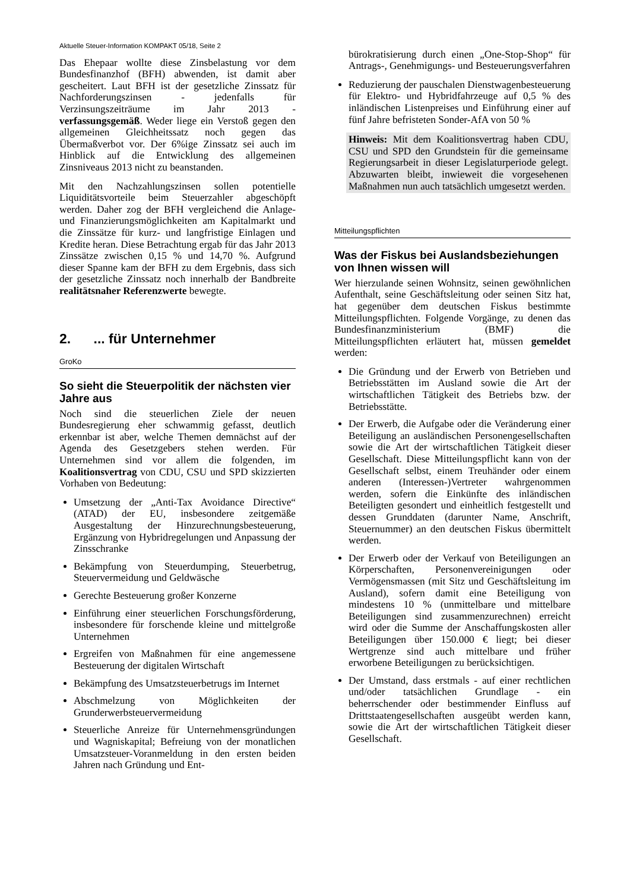Aktuelle Steuer-Information KOMPAKT 05/18, Seite 2
Das Ehepaar wollte diese Zinsbelastung vor dem Bundesfinanzhof (BFH) abwenden, ist damit aber gescheitert. Laut BFH ist der gesetzliche Zinssatz für Nachforderungszinsen - jedenfalls für Verzinsungszeiträume im Jahr 2013 - verfassungsgemäß. Weder liege ein Verstoß gegen den allgemeinen Gleichheitssatz noch gegen das Übermaßverbot vor. Der 6%ige Zinssatz sei auch im Hinblick auf die Entwicklung des allgemeinen Zinsniveaus 2013 nicht zu beanstanden.
Mit den Nachzahlungszinsen sollen potentielle Liquiditätsvorteile beim Steuerzahler abgeschöpft werden. Daher zog der BFH vergleichend die Anlage- und Finanzierungsmöglichkeiten am Kapitalmarkt und die Zinssätze für kurz- und langfristige Einlagen und Kredite heran. Diese Betrachtung ergab für das Jahr 2013 Zinssätze zwischen 0,15 % und 14,70 %. Aufgrund dieser Spanne kam der BFH zu dem Ergebnis, dass sich der gesetzliche Zinssatz noch innerhalb der Bandbreite realitätsnaher Referenzwerte bewegte.
2. ... für Unternehmer
GroKo
So sieht die Steuerpolitik der nächsten vier Jahre aus
Noch sind die steuerlichen Ziele der neuen Bundesregierung eher schwammig gefasst, deutlich erkennbar ist aber, welche Themen demnächst auf der Agenda des Gesetzgebers stehen werden. Für Unternehmen sind vor allem die folgenden, im Koalitionsvertrag von CDU, CSU und SPD skizzierten Vorhaben von Bedeutung:
Umsetzung der „Anti-Tax Avoidance Directive“ (ATAD) der EU, insbesondere zeitgemäße Ausgestaltung der Hinzurechnungsbesteuerung, Ergänzung von Hybridregelungen und Anpassung der Zinsschranke
Bekämpfung von Steuerdumping, Steuerbetrug, Steuervermeidung und Geldwäsche
Gerechte Besteuerung großer Konzerne
Einführung einer steuerlichen Forschungsförderung, insbesondere für forschende kleine und mittelgroße Unternehmen
Ergreifen von Maßnahmen für eine angemessene Besteuerung der digitalen Wirtschaft
Bekämpfung des Umsatzsteuerbetrugs im Internet
Abschmelzung von Möglichkeiten der Grunderwerbsteuervermeidung
Steuerliche Anreize für Unternehmensgründungen und Wagniskapital; Befreiung von der monatlichen Umsatzsteuer-Voranmeldung in den ersten beiden Jahren nach Gründung und Ent-
bürokratisierung durch einen „One-Stop-Shop“ für Antrags-, Genehmigungs- und Besteuerungsverfahren
Reduzierung der pauschalen Dienstwagenbesteuerung für Elektro- und Hybridfahrzeuge auf 0,5 % des inländischen Listenpreises und Einführung einer auf fünf Jahre befristeten Sonder-AfA von 50 %
Hinweis: Mit dem Koalitionsvertrag haben CDU, CSU und SPD den Grundstein für die gemeinsame Regierungsarbeit in dieser Legislaturperiode gelegt. Abzuwarten bleibt, inwieweit die vorgesehenen Maßnahmen nun auch tatsächlich umgesetzt werden.
Mitteilungspflichten
Was der Fiskus bei Auslandsbeziehungen von Ihnen wissen will
Wer hierzulande seinen Wohnsitz, seinen gewöhnlichen Aufenthalt, seine Geschäftsleitung oder seinen Sitz hat, hat gegenüber dem deutschen Fiskus bestimmte Mitteilungspflichten. Folgende Vorgänge, zu denen das Bundesfinanzministerium (BMF) die Mitteilungspflichten erläutert hat, müssen gemeldet werden:
Die Gründung und der Erwerb von Betrieben und Betriebsstätten im Ausland sowie die Art der wirtschaftlichen Tätigkeit des Betriebs bzw. der Betriebsstätte.
Der Erwerb, die Aufgabe oder die Veränderung einer Beteiligung an ausländischen Personengesellschaften sowie die Art der wirtschaftlichen Tätigkeit dieser Gesellschaft. Diese Mitteilungspflicht kann von der Gesellschaft selbst, einem Treuhänder oder einem anderen (Interessen-)Vertreter wahrgenommen werden, sofern die Einkünfte des inländischen Beteiligten gesondert und einheitlich festgestellt und dessen Grunddaten (darunter Name, Anschrift, Steuernummer) an den deutschen Fiskus übermittelt werden.
Der Erwerb oder der Verkauf von Beteiligungen an Körperschaften, Personenvereinigungen oder Vermögensmassen (mit Sitz und Geschäftsleitung im Ausland), sofern damit eine Beteiligung von mindestens 10 % (unmittelbare und mittelbare Beteiligungen sind zusammenzurechnen) erreicht wird oder die Summe der Anschaffungskosten aller Beteiligungen über 150.000 € liegt; bei dieser Wertgrenze sind auch mittelbare und früher erworbene Beteiligungen zu berücksichtigen.
Der Umstand, dass erstmals - auf einer rechtlichen und/oder tatsächlichen Grundlage - ein beherrschender oder bestimmender Einfluss auf Drittstaatengesellschaften ausgeübt werden kann, sowie die Art der wirtschaftlichen Tätigkeit dieser Gesellschaft.